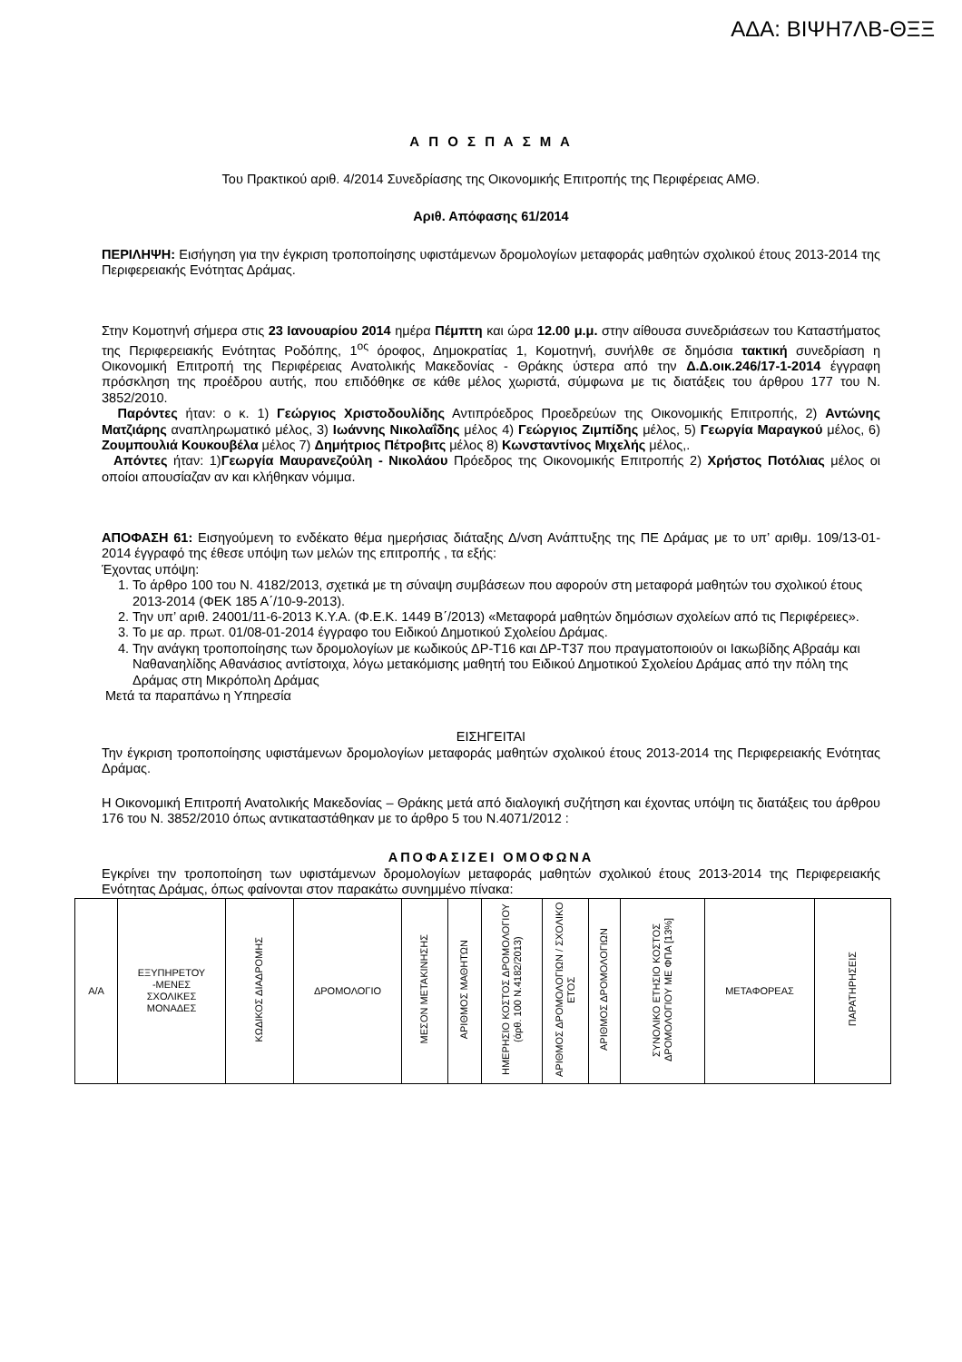ΑΔΑ: ΒΙΨΗ7ΛΒ-ΘΞΞ
Α Π Ο Σ Π Α Σ Μ Α
Του Πρακτικού αριθ. 4/2014 Συνεδρίασης της Οικονομικής Επιτροπής της Περιφέρειας ΑΜΘ.
Αριθ. Απόφασης 61/2014
ΠΕΡΙΛΗΨΗ: Εισήγηση για την έγκριση τροποποίησης υφιστάμενων δρομολογίων μεταφοράς μαθητών σχολικού έτους 2013-2014 της Περιφερειακής Ενότητας Δράμας.
Στην Κομοτηνή σήμερα στις 23 Ιανουαρίου 2014 ημέρα Πέμπτη και ώρα 12.00 μ.μ. στην αίθουσα συνεδριάσεων του Καταστήματος της Περιφερειακής Ενότητας Ροδόπης, 1<sup>ος</sup> όροφος, Δημοκρατίας 1, Κομοτηνή, συνήλθε σε δημόσια τακτική συνεδρίαση η Οικονομική Επιτροπή της Περιφέρειας Ανατολικής Μακεδονίας - Θράκης ύστερα από την Δ.Δ.οικ.246/17-1-2014 έγγραφη πρόσκληση της προέδρου αυτής, που επιδόθηκε σε κάθε μέλος χωριστά, σύμφωνα με τις διατάξεις του άρθρου 177 του Ν. 3852/2010.
Παρόντες ήταν: ο κ. 1) Γεώργιος Χριστοδουλίδης Αντιπρόεδρος Προεδρεύων της Οικονομικής Επιτροπής, 2) Αντώνης Ματζιάρης αναπληρωματικό μέλος, 3) Ιωάννης Νικολαΐδης μέλος 4) Γεώργιος Ζιμπίδης μέλος, 5) Γεωργία Μαραγκού μέλος, 6) Ζουμπουλιά Κουκουβέλα μέλος 7) Δημήτριος Πέτροβιτς μέλος 8) Κωνσταντίνος Μιχελής μέλος,.
Απόντες ήταν: 1)Γεωργία Μαυρανεζούλη - Νικολάου Πρόεδρος της Οικονομικής Επιτροπής 2) Χρήστος Ποτόλιας μέλος οι οποίοι απουσίαζαν αν και κλήθηκαν νόμιμα.
ΑΠΟΦΑΣΗ 61: Εισηγούμενη το ενδέκατο θέμα ημερήσιας διάταξης Δ/νση Ανάπτυξης της ΠΕ Δράμας με το υπ’ αριθμ. 109/13-01-2014 έγγραφό της έθεσε υπόψη των μελών της επιτροπής , τα εξής:
Έχοντας υπόψη:
1. Το άρθρο 100 του Ν. 4182/2013, σχετικά με τη σύναψη συμβάσεων που αφορούν στη μεταφορά μαθητών του σχολικού έτους 2013-2014 (ΦΕΚ 185 Α΄/10-9-2013).
2. Την υπ’ αριθ. 24001/11-6-2013 Κ.Υ.Α. (Φ.Ε.Κ. 1449 Β΄/2013) «Μεταφορά μαθητών δημόσιων σχολείων από τις Περιφέρειες».
3. Το με αρ. πρωτ. 01/08-01-2014 έγγραφο του Ειδικού Δημοτικού Σχολείου Δράμας.
4. Την ανάγκη τροποποίησης των δρομολογίων με κωδικούς ΔΡ-Τ16 και ΔΡ-Τ37 που πραγματοποιούν οι Ιακωβίδης Αβραάμ και Ναθαναηλίδης Αθανάσιος αντίστοιχα, λόγω μετακόμισης μαθητή του Ειδικού Δημοτικού Σχολείου Δράμας από την πόλη της Δράμας στη Μικρόπολη Δράμας
Μετά τα παραπάνω η Υπηρεσία
ΕΙΣΗΓΕΙΤΑΙ
Την έγκριση τροποποίησης υφιστάμενων δρομολογίων μεταφοράς μαθητών σχολικού έτους 2013-2014 της Περιφερειακής Ενότητας Δράμας.
Η Οικονομική Επιτροπή Ανατολικής Μακεδονίας – Θράκης μετά από διαλογική συζήτηση και έχοντας υπόψη τις διατάξεις του άρθρου 176 του Ν. 3852/2010 όπως αντικαταστάθηκαν με το άρθρο 5 του Ν.4071/2012 :
ΑΠΟΦΑΣΙΖΕΙ ΟΜΟΦΩΝΑ
Εγκρίνει την τροποποίηση των υφιστάμενων δρομολογίων μεταφοράς μαθητών σχολικού έτους 2013-2014 της Περιφερειακής Ενότητας Δράμας, όπως φαίνονται στον παρακάτω συνημμένο πίνακα:
| Α/Α | ΕΞΥΠΗΡΕΤΟΥ -ΜΕΝΕΣ ΣΧΟΛΙΚΕΣ ΜΟΝΑΔΕΣ | ΚΩΔΙΚΟΣ ΔΙΑΔΡΟΜΗΣ | ΔΡΟΜΟΛΟΓΙΟ | ΜΕΣΟΝ ΜΕΤΑΚΙΝΗΣΗΣ | ΑΡΙΘΜΟΣ ΜΑΘΗΤΩΝ | ΗΜΕΡΗΣΙΟ ΚΟΣΤΟΣ ΔΡΟΜΟΛΟΓΙΟΥ (άρθ. 100 Ν.4182/2013) | ΑΡΙΘΜΟΣ ΔΡΟΜΟΛΟΓΙΩΝ / ΣΧΟΛΙΚΟ ΕΤΟΣ | ΑΡΙΘΜΟΣ ΔΡΟΜΟΛΟΓΙΩΝ | ΣΥΝΟΛΙΚΟ ΕΤΗΣΙΟ ΚΟΣΤΟΣ ΔΡΟΜΟΛΟΓΙΟΥ ΜΕ ΦΠΑ [13%] | ΜΕΤΑΦΟΡΕΑΣ | ΠΑΡΑΤΗΡΗΣΕΙΣ |